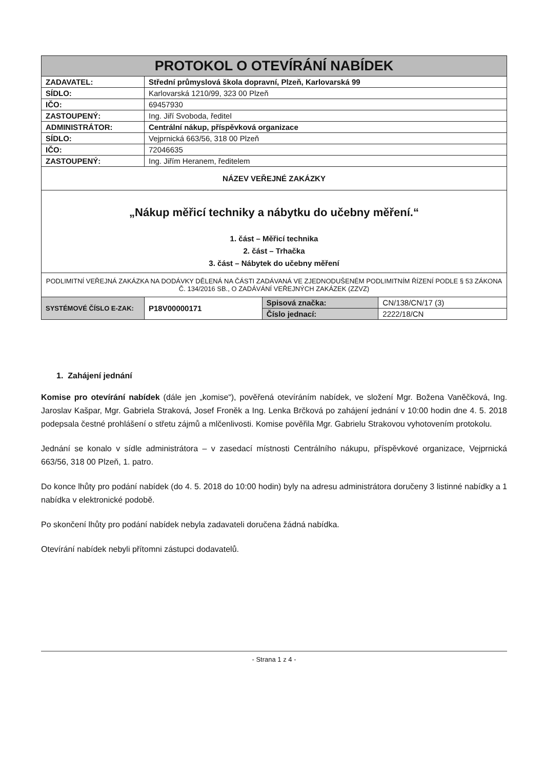| PROTOKOL O OTEVÍRÁNÍ NABÍDEK | | | |
| ZADAVATEL: | Střední průmyslová škola dopravní, Plzeň, Karlovarská 99 | | |
| SÍDLO: | Karlovarská 1210/99, 323 00 Plzeň | | |
| IČO: | 69457930 | | |
| ZASTOUPENÝ: | Ing. Jiří Svoboda, ředitel | | |
| ADMINISTRÁTOR: | Centrální nákup, příspěvková organizace | | |
| SÍDLO: | Vejprnická 663/56, 318 00 Plzeň | | |
| IČO: | 72046635 | | |
| ZASTOUPENÝ: | Ing. Jiřím Heranem, ředitelem | | |
| NÁZEV VEŘEJNÉ ZAKÁZKY | | | |
| „Nákup měřicí techniky a nábytku do učebny měření.“ 1. část – Měřicí technika 2. část – Trhačka 3. část – Nábytek do učebny měření | | | |
| PODLIMITNÍ VEŘEJNÁ ZAKÁZKA NA DODÁVKY DĚLENÁ NA ČÁSTI ZADÁVANÁ VE ZJEDNODUŠENÉM PODLIMITNÍM ŘÍZENÍ PODLE § 53 ZÁKONA Č. 134/2016 SB., O ZADÁVÁNÍ VEŘEJNÝCH ZAKÁZEK (ZZVZ) | | | |
| SYSTÉMOVÉ ČÍSLO E-ZAK: | P18V00000171 | Spisová značka: | CN/138/CN/17 (3) |
| | | Číslo jednací: | 2222/18/CN |
1. Zahájení jednání
Komise pro otevírání nabídek (dále jen „komise“), pověřená otevíráním nabídek, ve složení Mgr. Božena Vaněčková, Ing. Jaroslav Kašpar, Mgr. Gabriela Straková, Josef Froněk a Ing. Lenka Brčková po zahájení jednání v 10:00 hodin dne 4. 5. 2018 podepsala čestné prohlášení o střetu zájmů a mlčenlivosti. Komise pověřila Mgr. Gabrielu Strakovou vyhotovením protokolu.
Jednání se konalo v sídle administrátora – v zasedací místnosti Centrálního nákupu, příspěvkové organizace, Vejprnická 663/56, 318 00 Plzeň, 1. patro.
Do konce lhůty pro podání nabídek (do 4. 5. 2018 do 10:00 hodin) byly na adresu administrátora doručeny 3 listinné nabídky a 1 nabídka v elektronické podobě.
Po skončení lhůty pro podání nabídek nebyla zadavateli doručena žádná nabídka.
Otevírání nabídek nebyli přítomni zástupci dodavatelů.
- Strana 1 z 4 -